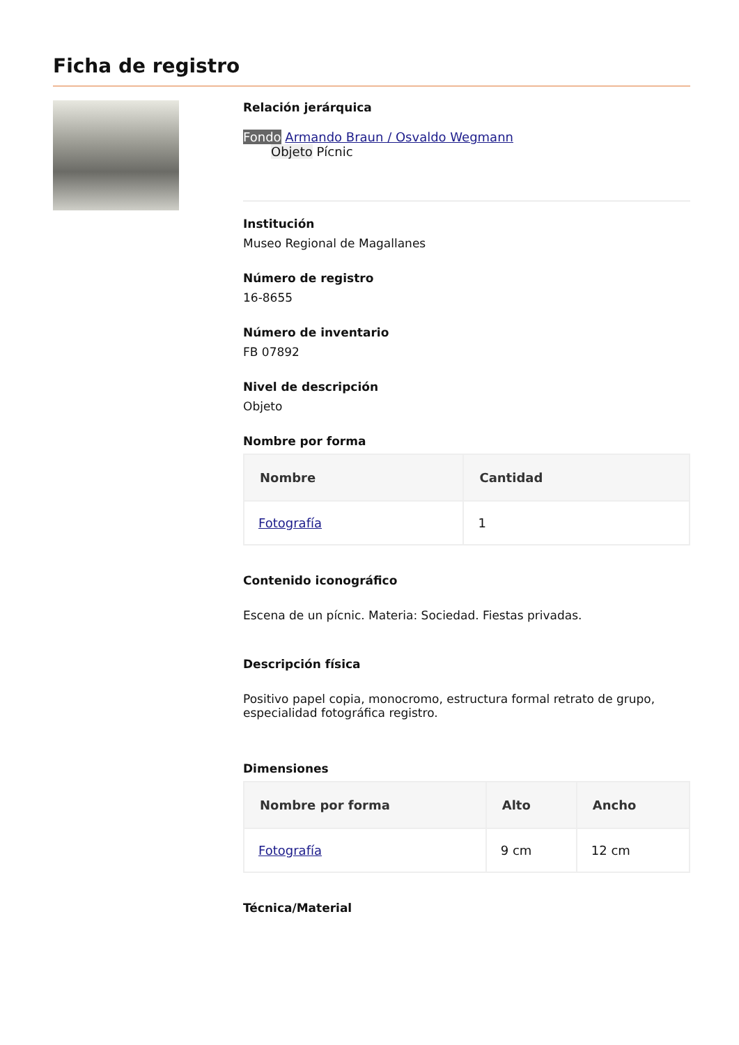Ficha de registro
Relación jerárquica
Fondo Armando Braun / Osvaldo Wegmann
Objeto Pícnic
Institución
Museo Regional de Magallanes
Número de registro
16-8655
Número de inventario
FB 07892
Nivel de descripción
Objeto
Nombre por forma
| Nombre | Cantidad |
| --- | --- |
| Fotografía | 1 |
Contenido iconográfico
Escena de un pícnic. Materia: Sociedad. Fiestas privadas.
Descripción física
Positivo papel copia, monocromo, estructura formal retrato de grupo, especialidad fotográfica registro.
Dimensiones
| Nombre por forma | Alto | Ancho |
| --- | --- | --- |
| Fotografía | 9 cm | 12 cm |
Técnica/Material